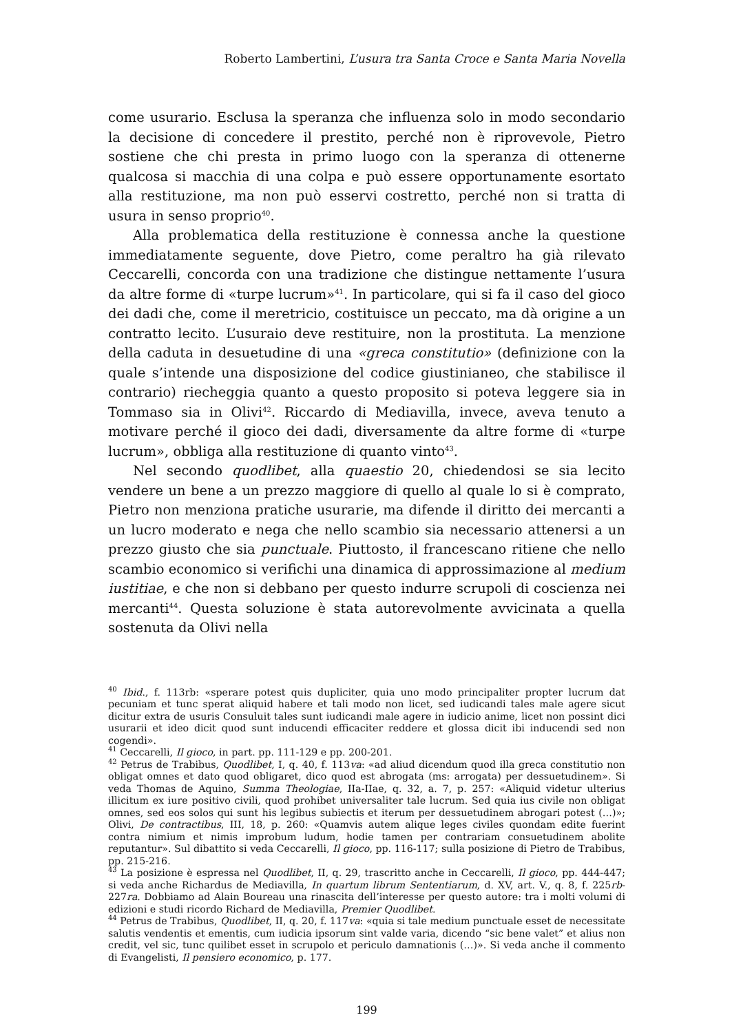Roberto Lambertini, L’usura tra Santa Croce e Santa Maria Novella
come usurario. Esclusa la speranza che influenza solo in modo secondario la decisione di concedere il prestito, perché non è riprovevole, Pietro sostiene che chi presta in primo luogo con la speranza di ottenerne qualcosa si macchia di una colpa e può essere opportunamente esortato alla restituzione, ma non può esservi costretto, perché non si tratta di usura in senso proprio<sup>40</sup>.
Alla problematica della restituzione è connessa anche la questione immediatamente seguente, dove Pietro, come peraltro ha già rilevato Ceccarelli, concorda con una tradizione che distingue nettamente l’usura da altre forme di «turpe lucrum»<sup>41</sup>. In particolare, qui si fa il caso del gioco dei dadi che, come il meretricio, costituisce un peccato, ma dà origine a un contratto lecito. L’usuraio deve restituire, non la prostituta. La menzione della caduta in desuetudine di una «greca constitutio» (definizione con la quale s’intende una disposizione del codice giustinianeo, che stabilisce il contrario) riecheggia quanto a questo proposito si poteva leggere sia in Tommaso sia in Olivi<sup>42</sup>. Riccardo di Mediavilla, invece, aveva tenuto a motivare perché il gioco dei dadi, diversamente da altre forme di «turpe lucrum», obbliga alla restituzione di quanto vinto<sup>43</sup>.
Nel secondo quodlibet, alla quaestio 20, chiedendosi se sia lecito vendere un bene a un prezzo maggiore di quello al quale lo si è comprato, Pietro non menziona pratiche usurarie, ma difende il diritto dei mercanti a un lucro moderato e nega che nello scambio sia necessario attenersi a un prezzo giusto che sia punctuale. Piuttosto, il francescano ritiene che nello scambio economico si verifichi una dinamica di approssimazione al medium iustitiae, e che non si debbano per questo indurre scrupoli di coscienza nei mercanti<sup>44</sup>. Questa soluzione è stata autorevolmente avvicinata a quella sostenuta da Olivi nella
<sup>40</sup> Ibid., f. 113rb: «sperare potest quis dupliciter, quia uno modo principaliter propter lucrum dat pecuniam et tunc sperat aliquid habere et tali modo non licet, sed iudicandi tales male agere sicut dicitur extra de usuris Consuluit tales sunt iudicandi male agere in iudicio anime, licet non possint dici usurarii et ideo dicit quod sunt inducendi efficaciter reddere et glossa dicit ibi inducendi sed non cogendi».
<sup>41</sup> Ceccarelli, Il gioco, in part. pp. 111-129 e pp. 200-201.
<sup>42</sup> Petrus de Trabibus, Quodlibet, I, q. 40, f. 113va: «ad aliud dicendum quod illa greca constitutio non obligat omnes et dato quod obligaret, dico quod est abrogata (ms: arrogata) per dessuetudinem». Si veda Thomas de Aquino, Summa Theologiae, IIa-IIae, q. 32, a. 7, p. 257: «Aliquid videtur ulterius illicitum ex iure positivo civili, quod prohibet universaliter tale lucrum. Sed quia ius civile non obligat omnes, sed eos solos qui sunt his legibus subiectis et iterum per dessuetudinem abrogari potest (…)»; Olivi, De contractibus, III, 18, p. 260: «Quamvis autem alique leges civiles quondam edite fuerint contra nimium et nimis improbum ludum, hodie tamen per contrariam consuetudinem abolite reputantur». Sul dibattito si veda Ceccarelli, Il gioco, pp. 116-117; sulla posizione di Pietro de Trabibus, pp. 215-216.
<sup>43</sup> La posizione è espressa nel Quodlibet, II, q. 29, trascritto anche in Ceccarelli, Il gioco, pp. 444-447; si veda anche Richardus de Mediavilla, In quartum librum Sententiarum, d. XV, art. V., q. 8, f. 225rb-227ra. Dobbiamo ad Alain Boureau una rinascita dell’interesse per questo autore: tra i molti volumi di edizioni e studi ricordo Richard de Mediavilla, Premier Quodlibet.
<sup>44</sup> Petrus de Trabibus, Quodlibet, II, q. 20, f. 117va: «quia si tale medium punctuale esset de necessitate salutis vendentis et ementis, cum iudicia ipsorum sint valde varia, dicendo “sic bene valet” et alius non credit, vel sic, tunc quilibet esset in scrupolo et periculo damnationis (…)». Si veda anche il commento di Evangelisti, Il pensiero economico, p. 177.
199